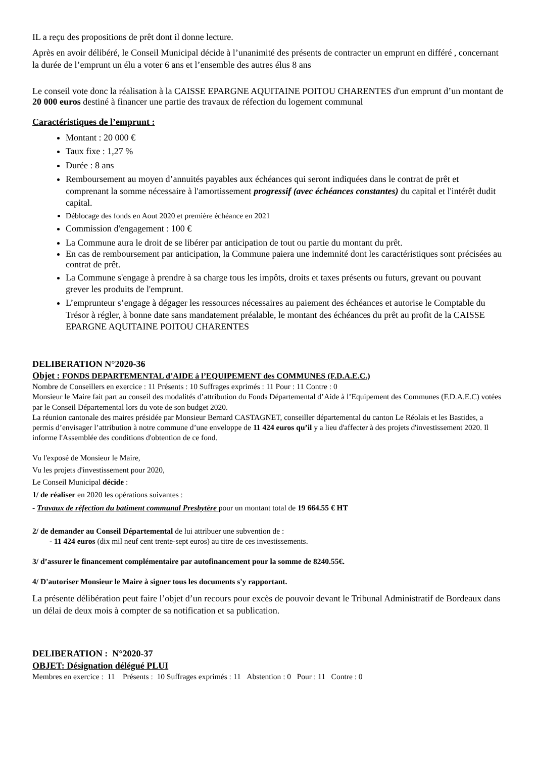IL a reçu des propositions de prêt dont il donne lecture.
Après en avoir délibéré, le Conseil Municipal décide à l’unanimité des présents de contracter un emprunt en différé , concernant la durée de l’emprunt un élu a voter 6 ans et l’ensemble des autres élus 8 ans
Le conseil vote donc la réalisation à la CAISSE EPARGNE AQUITAINE POITOU CHARENTES d'un emprunt d’un montant de 20 000 euros destiné à financer une partie des travaux de réfection du logement communal
Caractéristiques de l’emprunt :
Montant : 20 000 €
Taux fixe : 1,27 %
Durée : 8 ans
Remboursement au moyen d’annuités payables aux échéances qui seront indiquées dans le contrat de prêt et comprenant la somme nécessaire à l'amortissement progressif (avec échéances constantes) du capital et l'intérêt dudit capital.
Déblocage des fonds en Aout 2020 et première échéance en 2021
Commission d'engagement : 100 €
La Commune aura le droit de se libérer par anticipation de tout ou partie du montant du prêt.
En cas de remboursement par anticipation, la Commune paiera une indemnité dont les caractéristiques sont précisées au contrat de prêt.
La Commune s'engage à prendre à sa charge tous les impôts, droits et taxes présents ou futurs, grevant ou pouvant grever les produits de l'emprunt.
L’emprunteur s’engage à dégager les ressources nécessaires au paiement des échéances et autorise le Comptable du Trésor à régler, à bonne date sans mandatement préalable, le montant des échéances du prêt au profit de la CAISSE EPARGNE AQUITAINE POITOU CHARENTES
DELIBERATION N°2020-36
Objet : FONDS DEPARTEMENTAL d’AIDE à l’EQUIPEMENT des COMMUNES (F.D.A.E.C.)
Nombre de Conseillers en exercice : 11 Présents : 10 Suffrages exprimés : 11 Pour : 11 Contre : 0
Monsieur le Maire fait part au conseil des modalités d’attribution du Fonds Départemental d’Aide à l’Equipement des Communes (F.D.A.E.C) votées par le Conseil Départemental lors du vote de son budget 2020.
La réunion cantonale des maires présidée par Monsieur Bernard CASTAGNET, conseiller départemental du canton Le Réolais et les Bastides, a permis d’envisager l’attribution à notre commune d’une enveloppe de 11 424 euros qu’il y a lieu d'affecter à des projets d'investissement 2020. Il informe l'Assemblée des conditions d'obtention de ce fond.
Vu l'exposé de Monsieur le Maire,
Vu les projets d'investissement pour 2020,
Le Conseil Municipal décide :
1/ de réaliser en 2020 les opérations suivantes :
- Travaux de réfection du batiment communal Presbytère pour un montant total de 19 664.55 € HT
2/ de demander au Conseil Départemental de lui attribuer une subvention de :
- 11 424 euros (dix mil neuf cent trente-sept euros) au titre de ces investissements.
3/ d’assurer le financement complémentaire par autofinancement pour la somme de 8240.55€.
4/ D'autoriser Monsieur le Maire à signer tous les documents s'y rapportant.
La présente délibération peut faire l’objet d’un recours pour excès de pouvoir devant le Tribunal Administratif de Bordeaux dans un délai de deux mois à compter de sa notification et sa publication.
DELIBERATION : N°2020-37
OBJET: Désignation délégué PLUI
Membres en exercice : 11 Présents : 10 Suffrages exprimés : 11 Abstention : 0 Pour : 11 Contre : 0